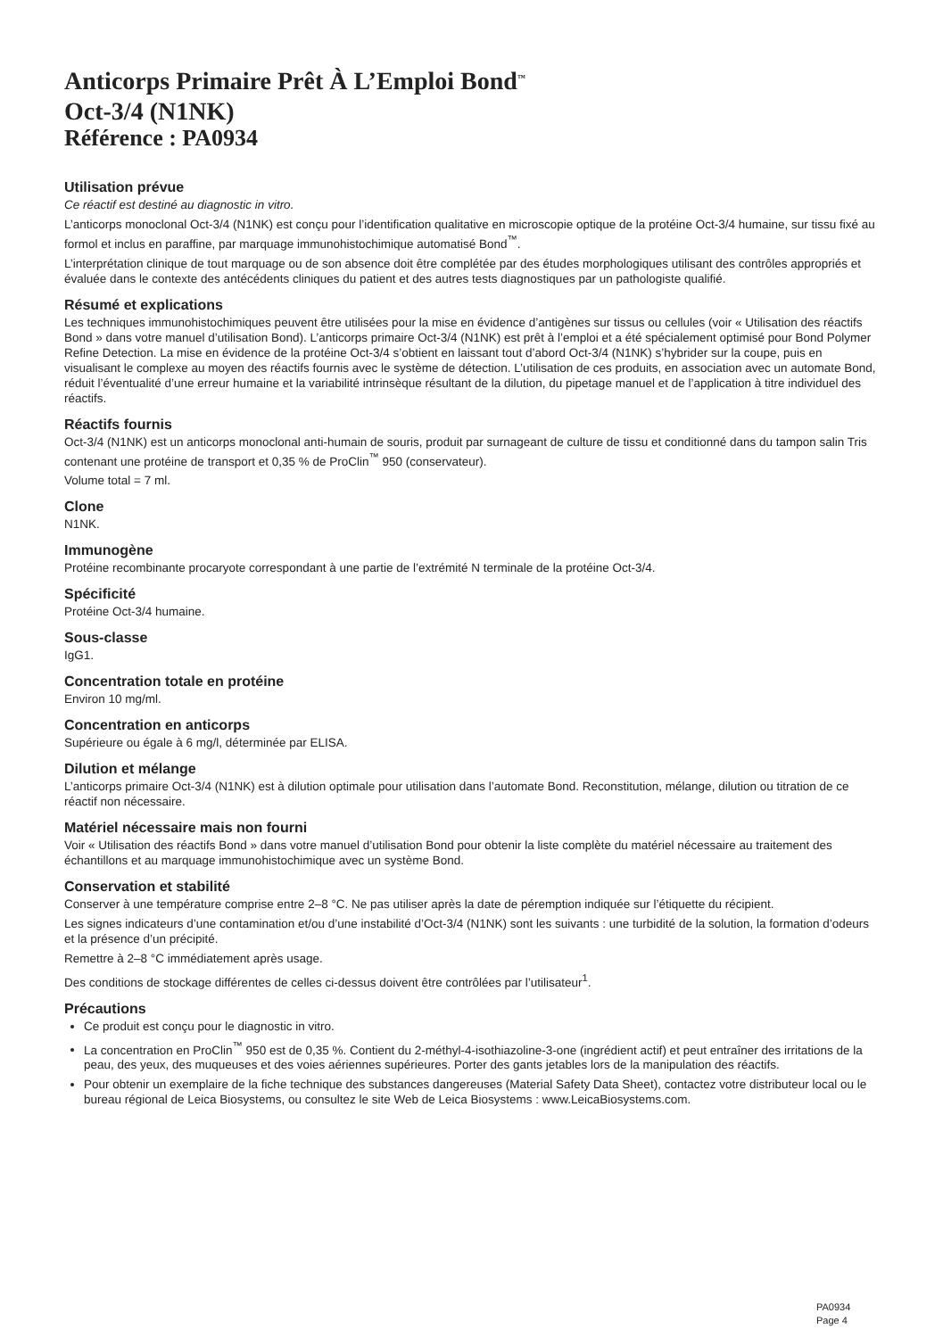Anticorps Primaire Prêt À L’Emploi Bond<sup>™</sup>
Oct-3/4 (N1NK)
Référence : PA0934
Utilisation prévue
Ce réactif est destiné au diagnostic in vitro.
L’anticorps monoclonal Oct-3/4 (N1NK) est conçu pour l’identification qualitative en microscopie optique de la protéine Oct-3/4 humaine, sur tissu fixé au formol et inclus en paraffine, par marquage immunohistochimique automatisé Bond<sup>™</sup>.
L’interprétation clinique de tout marquage ou de son absence doit être complétée par des études morphologiques utilisant des contrôles appropriés et évaluée dans le contexte des antécédents cliniques du patient et des autres tests diagnostiques par un pathologiste qualifié.
Résumé et explications
Les techniques immunohistochimiques peuvent être utilisées pour la mise en évidence d’antigènes sur tissus ou cellules (voir « Utilisation des réactifs Bond » dans votre manuel d’utilisation Bond). L’anticorps primaire Oct-3/4 (N1NK) est prêt à l’emploi et a été spécialement optimisé pour Bond Polymer Refine Detection. La mise en évidence de la protéine Oct-3/4 s’obtient en laissant tout d’abord Oct-3/4 (N1NK) s’hybrider sur la coupe, puis en visualisant le complexe au moyen des réactifs fournis avec le système de détection. L’utilisation de ces produits, en association avec un automate Bond, réduit l’éventualité d’une erreur humaine et la variabilité intrinsèque résultant de la dilution, du pipetage manuel et de l’application à titre individuel des réactifs.
Réactifs fournis
Oct-3/4 (N1NK) est un anticorps monoclonal anti-humain de souris, produit par surnageant de culture de tissu et conditionné dans du tampon salin Tris contenant une protéine de transport et 0,35 % de ProClin<sup>™</sup> 950 (conservateur).
Volume total = 7 ml.
Clone
N1NK.
Immunogène
Protéine recombinante procaryote correspondant à une partie de l’extrémité N terminale de la protéine Oct-3/4.
Spécificité
Protéine Oct-3/4 humaine.
Sous-classe
IgG1.
Concentration totale en protéine
Environ 10 mg/ml.
Concentration en anticorps
Supérieure ou égale à 6 mg/l, déterminée par ELISA.
Dilution et mélange
L’anticorps primaire Oct-3/4 (N1NK) est à dilution optimale pour utilisation dans l’automate Bond. Reconstitution, mélange, dilution ou titration de ce réactif non nécessaire.
Matériel nécessaire mais non fourni
Voir « Utilisation des réactifs Bond » dans votre manuel d’utilisation Bond pour obtenir la liste complète du matériel nécessaire au traitement des échantillons et au marquage immunohistochimique avec un système Bond.
Conservation et stabilité
Conserver à une température comprise entre 2–8 °C. Ne pas utiliser après la date de péremption indiquée sur l’étiquette du récipient.
Les signes indicateurs d’une contamination et/ou d’une instabilité d’Oct-3/4 (N1NK) sont les suivants : une turbidité de la solution, la formation d’odeurs et la présence d’un précipité.
Remettre à 2–8 °C immédiatement après usage.
Des conditions de stockage différentes de celles ci-dessus doivent être contrôlées par l’utilisateur<sup>1</sup>.
Précautions
Ce produit est conçu pour le diagnostic in vitro.
La concentration en ProClin<sup>™</sup> 950 est de 0,35 %. Contient du 2-méthyl-4-isothiazoline-3-one (ingrédient actif) et peut entraîner des irritations de la peau, des yeux, des muqueuses et des voies aériennes supérieures. Porter des gants jetables lors de la manipulation des réactifs.
Pour obtenir un exemplaire de la fiche technique des substances dangereuses (Material Safety Data Sheet), contactez votre distributeur local ou le bureau régional de Leica Biosystems, ou consultez le site Web de Leica Biosystems : www.LeicaBiosystems.com.
PA0934
Page 4